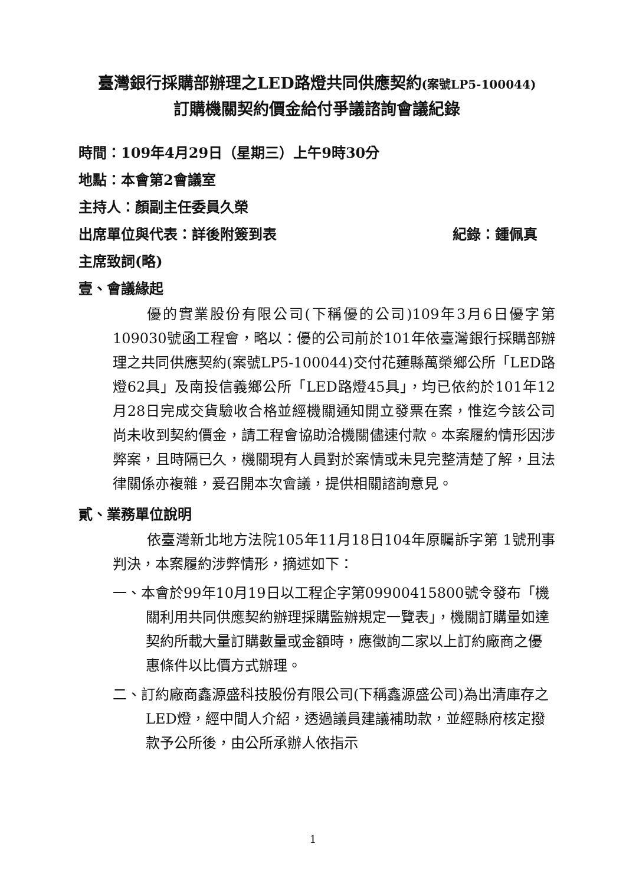臺灣銀行採購部辦理之LED路燈共同供應契約(案號LP5-100044)
訂購機關契約價金給付爭議諮詢會議紀錄
時間：109年4月29日（星期三）上午9時30分
地點：本會第2會議室
主持人：顏副主任委員久榮
出席單位與代表：詳後附簽到表 紀錄：鍾佩真
主席致詞(略)
壹、會議緣起
優的實業股份有限公司(下稱優的公司)109年3月6日優字第109030號函工程會，略以：優的公司前於101年依臺灣銀行採購部辦理之共同供應契約(案號LP5-100044)交付花蓮縣萬榮鄉公所「LED路燈62具」及南投信義鄉公所「LED路燈45具」，均已依約於101年12月28日完成交貨驗收合格並經機關通知開立發票在案，惟迄今該公司尚未收到契約價金，請工程會協助洽機關儘速付款。本案履約情形因涉弊案，且時隔已久，機關現有人員對於案情或未見完整清楚了解，且法律關係亦複雜，爰召開本次會議，提供相關諮詢意見。
貳、業務單位說明
依臺灣新北地方法院105年11月18日104年原矚訴字第 1號刑事判決，本案履約涉弊情形，摘述如下：
一、本會於99年10月19日以工程企字第09900415800號令發布「機關利用共同供應契約辦理採購監辦規定一覽表」，機關訂購量如達契約所載大量訂購數量或金額時，應徵詢二家以上訂約廠商之優惠條件以比價方式辦理。
二、訂約廠商鑫源盛科技股份有限公司(下稱鑫源盛公司)為出清庫存之LED燈，經中間人介紹，透過議員建議補助款，並經縣府核定撥款予公所後，由公所承辦人依指示
1